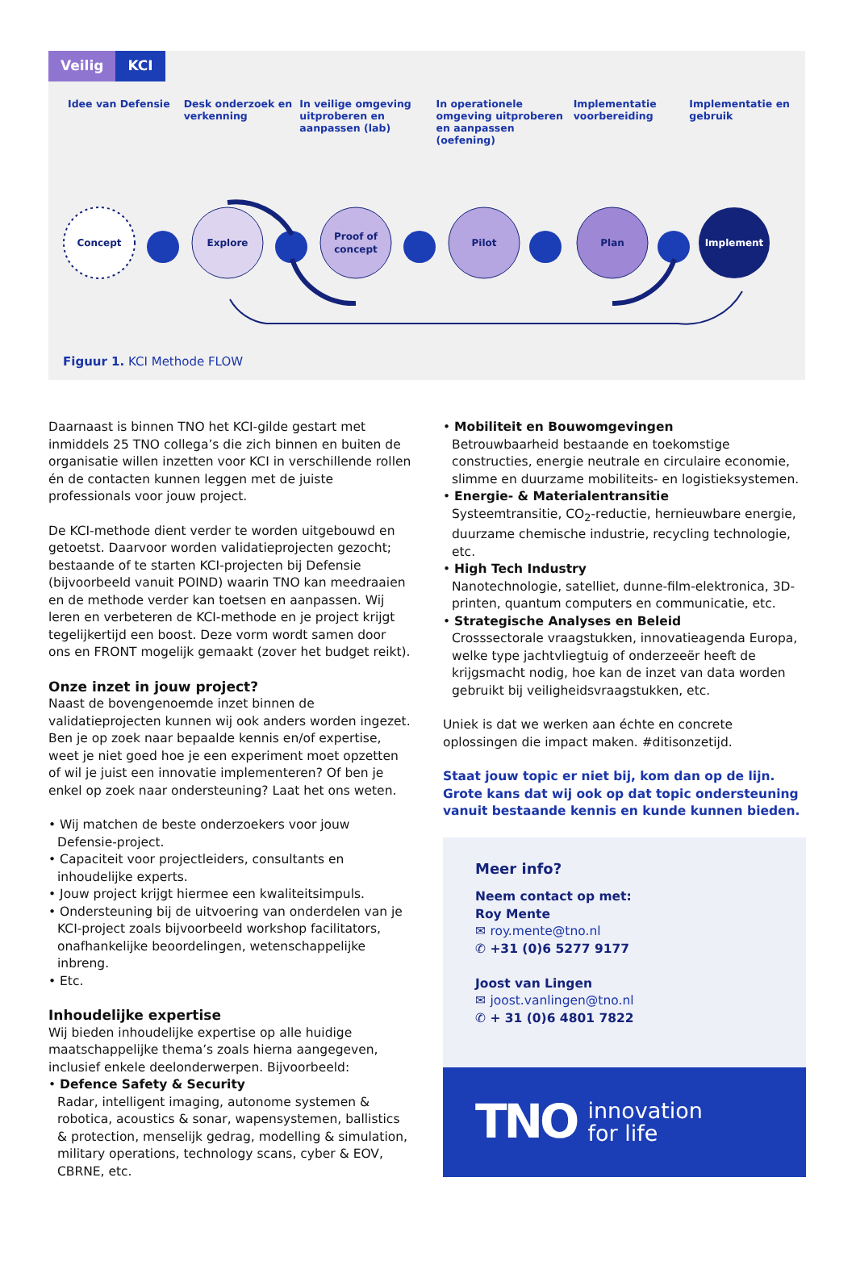Veilig KCI
Idee van Defensie Desk onderzoek en verkenning
In veilige omgeving uitproberen en aanpassen (lab)
In operationele omgeving uitproberen en aanpassen (oefening)
Implementatie voorbereiding
Implementatie en gebruik
Concept
Explore
Proof of
concept
Pilot
Plan
Implement
Figuur 1. KCI Methode FLOW
Daarnaast is binnen TNO het KCI-gilde gestart met inmiddels 25 TNO collega’s die zich binnen en buiten de organisatie willen inzetten voor KCI in verschillende rollen én de contacten kunnen leggen met de juiste professionals voor jouw project.
De KCI-methode dient verder te worden uitgebouwd en getoetst. Daarvoor worden validatieprojecten gezocht; bestaande of te starten KCI-projecten bij Defensie (bijvoorbeeld vanuit POIND) waarin TNO kan meedraaien en de methode verder kan toetsen en aanpassen. Wij leren en verbeteren de KCI-methode en je project krijgt tegelijkertijd een boost. Deze vorm wordt samen door ons en FRONT mogelijk gemaakt (zover het budget reikt).
Onze inzet in jouw project?
Naast de bovengenoemde inzet binnen de validatieprojecten kunnen wij ook anders worden ingezet. Ben je op zoek naar bepaalde kennis en/of expertise, weet je niet goed hoe je een experiment moet opzetten of wil je juist een innovatie implementeren? Of ben je enkel op zoek naar ondersteuning? Laat het ons weten.
• Wij matchen de beste onderzoekers voor jouw Defensie-project.
• Capaciteit voor projectleiders, consultants en inhoudelijke experts.
• Jouw project krijgt hiermee een kwaliteitsimpuls.
• Ondersteuning bij de uitvoering van onderdelen van je KCI-project zoals bijvoorbeeld workshop facilitators, onafhankelijke beoordelingen, wetenschappelijke inbreng.
• Etc.
Inhoudelijke expertise
Wij bieden inhoudelijke expertise op alle huidige maatschappelijke thema’s zoals hierna aangegeven, inclusief enkele deelonderwerpen. Bijvoorbeeld:
• Defence Safety & Security
Radar, intelligent imaging, autonome systemen & robotica, acoustics & sonar, wapensystemen, ballistics & protection, menselijk gedrag, modelling & simulation, military operations, technology scans, cyber & EOV, CBRNE, etc.
• Mobiliteit en Bouwomgevingen
Betrouwbaarheid bestaande en toekomstige constructies, energie neutrale en circulaire economie, slimme en duurzame mobiliteits- en logistieksystemen.
• Energie- & Materialentransitie
Systeemtransitie, CO<sub>2</sub>-reductie, hernieuwbare energie, duurzame chemische industrie, recycling technologie, etc.
• High Tech Industry
Nanotechnologie, satelliet, dunne-film-elektronica, 3D-printen, quantum computers en communicatie, etc.
• Strategische Analyses en Beleid
Crosssectorale vraagstukken, innovatieagenda Europa, welke type jachtvliegtuig of onderzeeër heeft de krijgsmacht nodig, hoe kan de inzet van data worden gebruikt bij veiligheidsvraagstukken, etc.
Uniek is dat we werken aan échte en concrete oplossingen die impact maken. #ditisonzetijd.
Staat jouw topic er niet bij, kom dan op de lijn.
Grote kans dat wij ook op dat topic ondersteuning vanuit bestaande kennis en kunde kunnen bieden.
Meer info?
Neem contact op met:
Roy Mente
✉ roy.mente@tno.nl
✆ +31 (0)6 5277 9177
Joost van Lingen
✉ joost.vanlingen@tno.nl
✆ + 31 (0)6 4801 7822
TNO innovation
for life